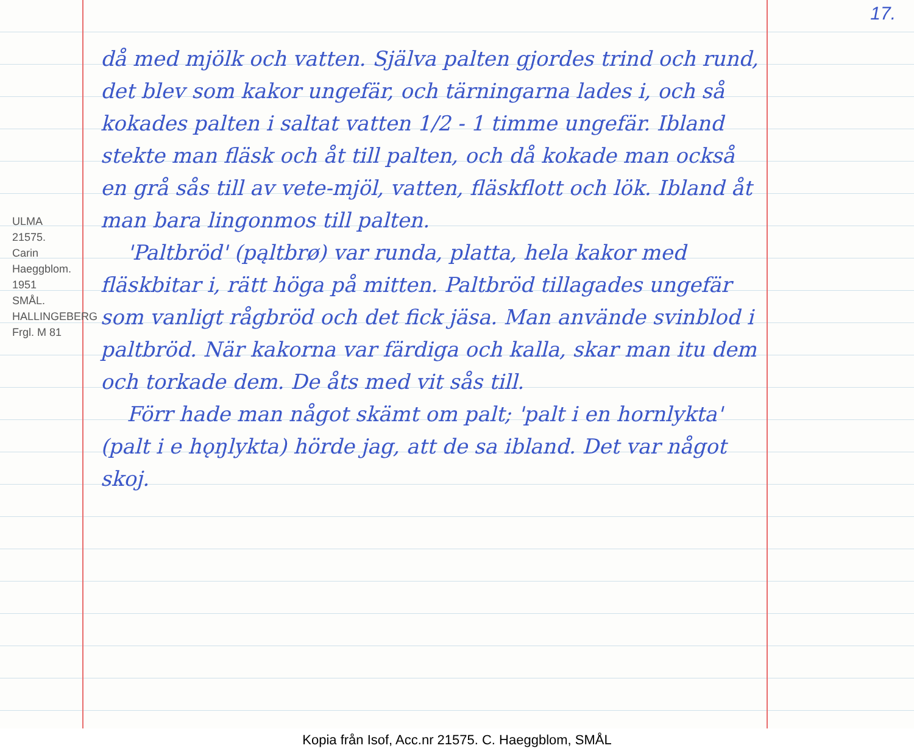17.
ULMA 21575. Carin Haeggblom. 1951
SMÅL. HALLINGEBERG
Frgl. M 81
då med mjölk och vatten. Själva palten gjordes trind och rund, det blev som kakor ungefär, och tärningarna lades i, och så kokades palten i saltat vatten 1/2 - 1 timme ungefär. Ibland stekte man fläsk och åt till palten, och då kokade man också en grå sås till av vete-mjöl, vatten, fläskflott och lök. Ibland åt man bara lingonmos till palten.
'Paltbröd' (pąltbrø) var runda, platta, hela kakor med fläskbitar i, rätt höga på mitten. Paltbröd tillagades ungefär som vanligt rågbröd och det fick jäsa. Man använde svinblod i paltbröd. När kakorna var färdiga och kalla, skar man itu dem och torkade dem. De åts med vit sås till.
Förr hade man något skämt om palt; 'palt i en hornlykta' (palt i e hǫŋlykta) hörde jag, att de sa ibland. Det var något skoj.
Kopia från Isof, Acc.nr 21575. C. Haeggblom, SMÅL